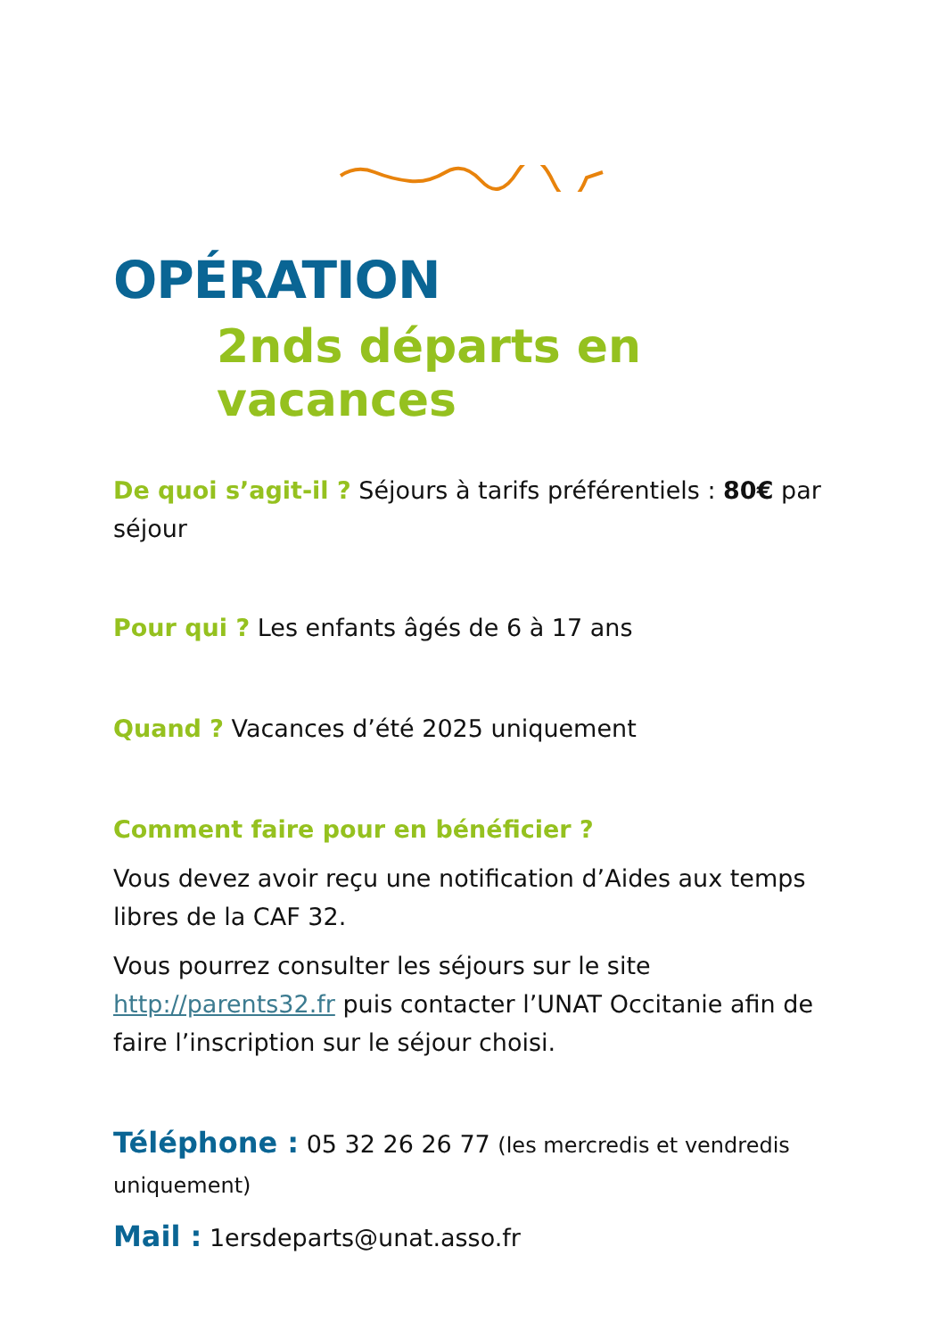OPÉRATION
2nds départs en vacances
De quoi s’agit-il ? Séjours à tarifs préférentiels : 80€ par séjour
Pour qui ? Les enfants âgés de 6 à 17 ans
Quand ? Vacances d’été 2025 uniquement
Comment faire pour en bénéficier ?
Vous devez avoir reçu une notification d’Aides aux temps libres de la CAF 32.
Vous pourrez consulter les séjours sur le site http://parents32.fr puis contacter l’UNAT Occitanie afin de faire l’inscription sur le séjour choisi.
Téléphone : 05 32 26 26 77 (les mercredis et vendredis uniquement)
Mail : 1ersdeparts@unat.asso.fr